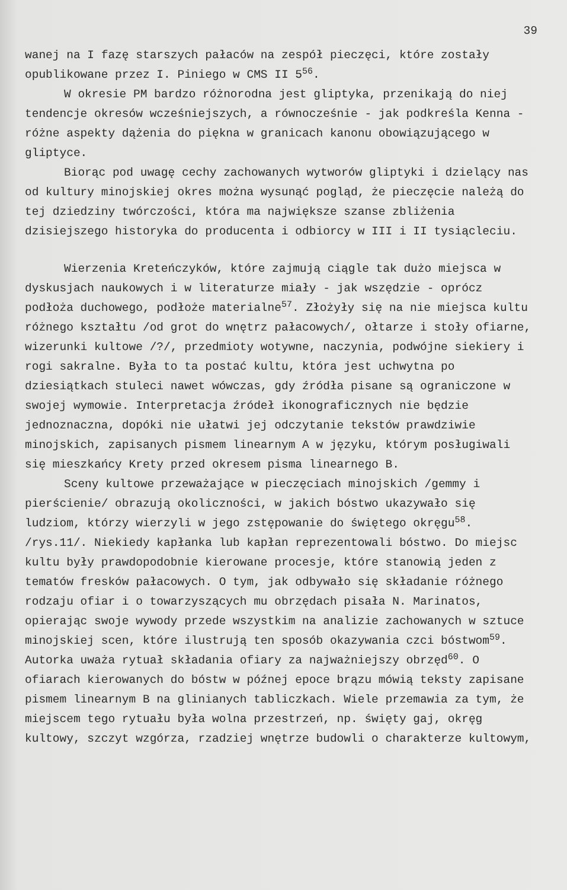39
wanej na I fazę starszych pałaców na zespół pieczęci, które zostały opublikowane przez I. Piniego w CMS II 5<sup>56</sup>.
W okresie PM bardzo różnorodna jest gliptyka, przenikają do niej tendencje okresów wcześniejszych, a równocześnie - jak podkreśla Kenna - różne aspekty dążenia do piękna w granicach kanonu obowiązującego w gliptyce.
Biorąc pod uwagę cechy zachowanych wytworów gliptyki i dzielący nas od kultury minojskiej okres można wysunąć pogląd, że pieczęcie należą do tej dziedziny twórczości, która ma największe szanse zbliżenia dzisiejszego historyka do producenta i odbiorcy w III i II tysiącleciu.
Wierzenia Kreteńczyków, które zajmują ciągle tak dużo miejsca w dyskusjach naukowych i w literaturze miały - jak wszędzie - oprócz podłoża duchowego, podłoże materialne<sup>57</sup>. Złożyły się na nie miejsca kultu różnego kształtu /od grot do wnętrz pałacowych/, ołtarze i stoły ofiarne, wizerunki kultowe /?/, przedmioty wotywne, naczynia, podwójne siekiery i rogi sakralne. Była to ta postać kultu, która jest uchwytna po dziesiątkach stuleci nawet wówczas, gdy źródła pisane są ograniczone w swojej wymowie. Interpretacja źródeł ikonograficznych nie będzie jednoznaczna, dopóki nie ułatwi jej odczytanie tekstów prawdziwie minojskich, zapisanych pismem linearnym A w języku, którym posługiwali się mieszkańcy Krety przed okresem pisma linearnego B.
Sceny kultowe przeważające w pieczęciach minojskich /gemmy i pierścienie/ obrazują okoliczności, w jakich bóstwo ukazywało się ludziom, którzy wierzyli w jego zstępowanie do świętego okręgu<sup>58</sup>. /rys.11/. Niekiedy kapłanka lub kapłan reprezentowali bóstwo. Do miejsc kultu były prawdopodobnie kierowane procesje, które stanowią jeden z tematów fresków pałacowych. O tym, jak odbywało się składanie różnego rodzaju ofiar i o towarzyszących mu obrzędach pisała N. Marinatos, opierając swoje wywody przede wszystkim na analizie zachowanych w sztuce minojskiej scen, które ilustrują ten sposób okazywania czci bóstwom<sup>59</sup>. Autorka uważa rytuał składania ofiary za najważniejszy obrzęd<sup>60</sup>. O ofiarach kierowanych do bóstw w późnej epoce brązu mówią teksty zapisane pismem linearnym B na glinianych tabliczkach. Wiele przemawia za tym, że miejscem tego rytuału była wolna przestrzeń, np. święty gaj, okręg kultowy, szczyt wzgórza, rzadziej wnętrze budowli o charakterze kultowym,